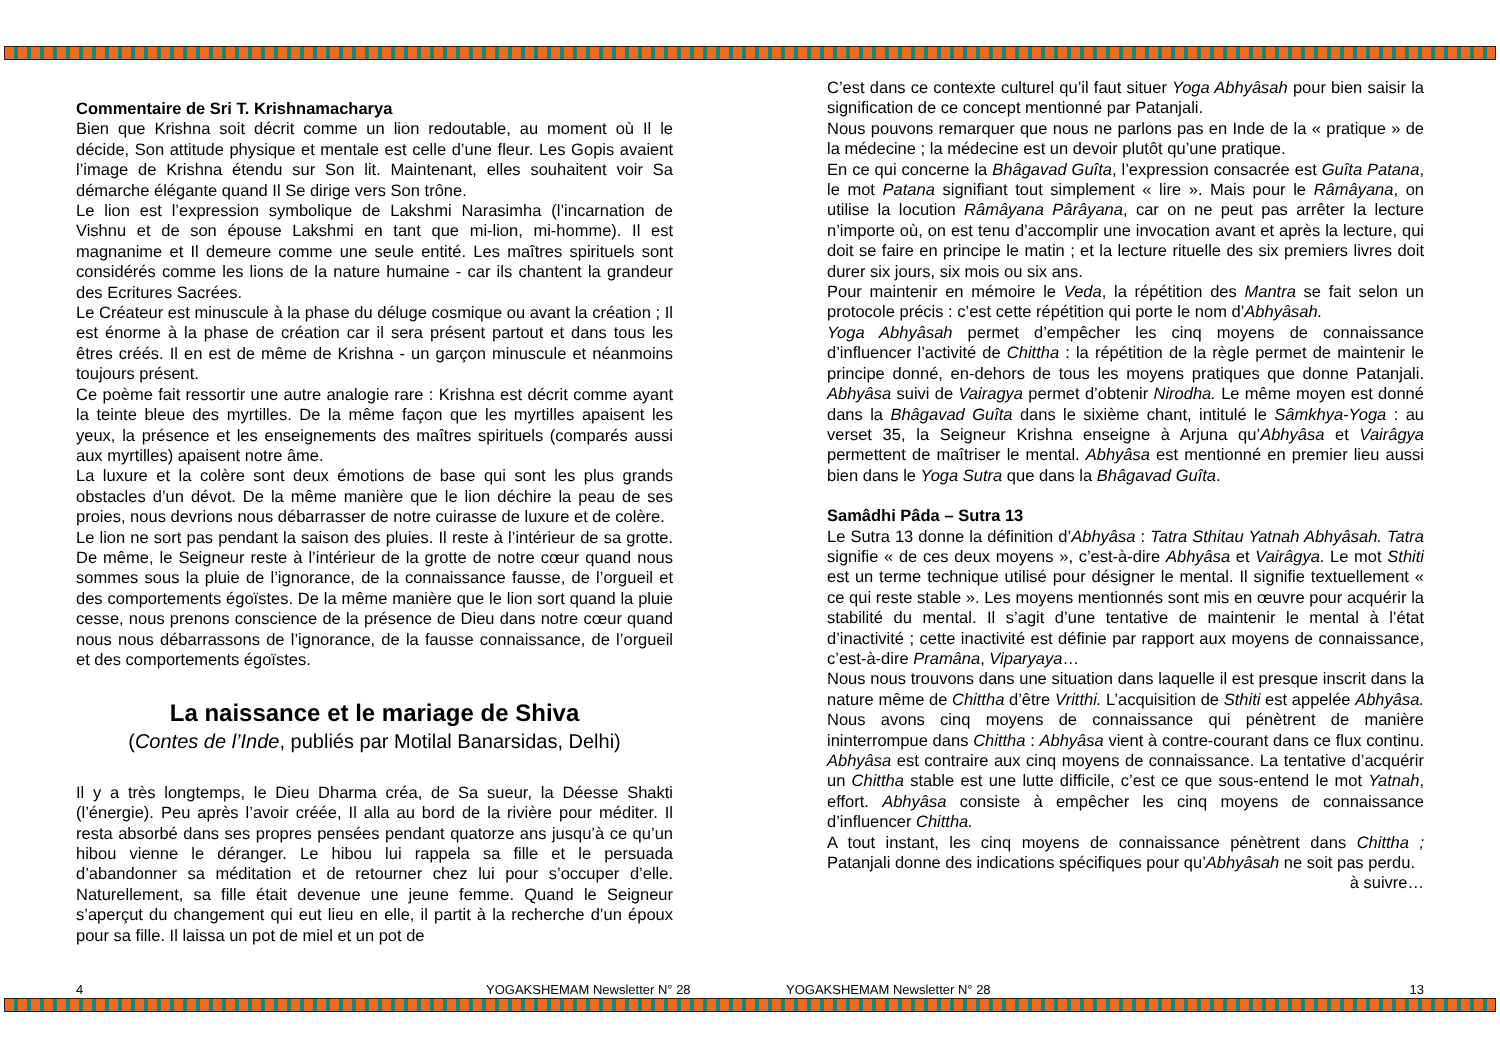Commentaire de Sri T. Krishnamacharya
Bien que Krishna soit décrit comme un lion redoutable, au moment où Il le décide, Son attitude physique et mentale est celle d’une fleur. Les Gopis avaient l’image de Krishna étendu sur Son lit. Maintenant, elles souhaitent voir Sa démarche élégante quand Il Se dirige vers Son trône.
Le lion est l’expression symbolique de Lakshmi Narasimha (l’incarnation de Vishnu et de son épouse Lakshmi en tant que mi-lion, mi-homme). Il est magnanime et Il demeure comme une seule entité. Les maîtres spirituels sont considérés comme les lions de la nature humaine - car ils chantent la grandeur des Ecritures Sacrées.
Le Créateur est minuscule à la phase du déluge cosmique ou avant la création ; Il est énorme à la phase de création car il sera présent partout et dans tous les êtres créés. Il en est de même de Krishna - un garçon minuscule et néanmoins toujours présent.
Ce poème fait ressortir une autre analogie rare : Krishna est décrit comme ayant la teinte bleue des myrtilles. De la même façon que les myrtilles apaisent les yeux, la présence et les enseignements des maîtres spirituels (comparés aussi aux myrtilles) apaisent notre âme.
La luxure et la colère sont deux émotions de base qui sont les plus grands obstacles d’un dévot. De la même manière que le lion déchire la peau de ses proies, nous devrions nous débarrasser de notre cuirasse de luxure et de colère.
Le lion ne sort pas pendant la saison des pluies. Il reste à l’intérieur de sa grotte. De même, le Seigneur reste à l’intérieur de la grotte de notre cœur quand nous sommes sous la pluie de l’ignorance, de la connaissance fausse, de l’orgueil et des comportements égoïstes. De la même manière que le lion sort quand la pluie cesse, nous prenons conscience de la présence de Dieu dans notre cœur quand nous nous débarrassons de l’ignorance, de la fausse connaissance, de l’orgueil et des comportements égoïstes.
La naissance et le mariage de Shiva
(Contes de l’Inde, publiés par Motilal Banarsidas, Delhi)
Il y a très longtemps, le Dieu Dharma créa, de Sa sueur, la Déesse Shakti (l’énergie). Peu après l’avoir créée, Il alla au bord de la rivière pour méditer. Il resta absorbé dans ses propres pensées pendant quatorze ans jusqu’à ce qu’un hibou vienne le déranger. Le hibou lui rappela sa fille et le persuada d’abandonner sa méditation et de retourner chez lui pour s’occuper d’elle. Naturellement, sa fille était devenue une jeune femme. Quand le Seigneur s’aperçut du changement qui eut lieu en elle, il partit à la recherche d’un époux pour sa fille. Il laissa un pot de miel et un pot de
C’est dans ce contexte culturel qu’il faut situer Yoga Abhyâsah pour bien saisir la signification de ce concept mentionné par Patanjali.
Nous pouvons remarquer que nous ne parlons pas en Inde de la « pratique » de la médecine ; la médecine est un devoir plutôt qu’une pratique.
En ce qui concerne la Bhâgavad Guîta, l’expression consacrée est Guîta Patana, le mot Patana signifiant tout simplement « lire ». Mais pour le Râmâyana, on utilise la locution Râmâyana Pârâyana, car on ne peut pas arrêter la lecture n’importe où, on est tenu d’accomplir une invocation avant et après la lecture, qui doit se faire en principe le matin ; et la lecture rituelle des six premiers livres doit durer six jours, six mois ou six ans.
Pour maintenir en mémoire le Veda, la répétition des Mantra se fait selon un protocole précis : c’est cette répétition qui porte le nom d’Abhyâsah.
Yoga Abhyâsah permet d’empêcher les cinq moyens de connaissance d’influencer l’activité de Chittha : la répétition de la règle permet de maintenir le principe donné, en-dehors de tous les moyens pratiques que donne Patanjali. Abhyâsa suivi de Vairagya permet d’obtenir Nirodha. Le même moyen est donné dans la Bhâgavad Guîta dans le sixième chant, intitulé le Sâmkhya-Yoga : au verset 35, la Seigneur Krishna enseigne à Arjuna qu’Abhyâsa et Vairâgya permettent de maîtriser le mental. Abhyâsa est mentionné en premier lieu aussi bien dans le Yoga Sutra que dans la Bhâgavad Guîta.
Samâdhi Pâda – Sutra 13
Le Sutra 13 donne la définition d’Abhyâsa : Tatra Sthitau Yatnah Abhyâsah. Tatra signifie « de ces deux moyens », c’est-à-dire Abhyâsa et Vairâgya. Le mot Sthiti est un terme technique utilisé pour désigner le mental. Il signifie textuellement « ce qui reste stable ». Les moyens mentionnés sont mis en œuvre pour acquérir la stabilité du mental. Il s’agit d’une tentative de maintenir le mental à l’état d’inactivité ; cette inactivité est définie par rapport aux moyens de connaissance, c’est-à-dire Pramâna, Viparyaya…
Nous nous trouvons dans une situation dans laquelle il est presque inscrit dans la nature même de Chittha d’être Vritthi. L’acquisition de Sthiti est appelée Abhyâsa. Nous avons cinq moyens de connaissance qui pénètrent de manière ininterrompue dans Chittha : Abhyâsa vient à contre-courant dans ce flux continu. Abhyâsa est contraire aux cinq moyens de connaissance. La tentative d’acquérir un Chittha stable est une lutte difficile, c’est ce que sous-entend le mot Yatnah, effort. Abhyâsa consiste à empêcher les cinq moyens de connaissance d’influencer Chittha.
A tout instant, les cinq moyens de connaissance pénètrent dans Chittha ; Patanjali donne des indications spécifiques pour qu’Abhyâsah ne soit pas perdu.
à suivre…
4 YOGAKSHEMAM Newsletter N° 28 YOGAKSHEMAM Newsletter N° 28 13